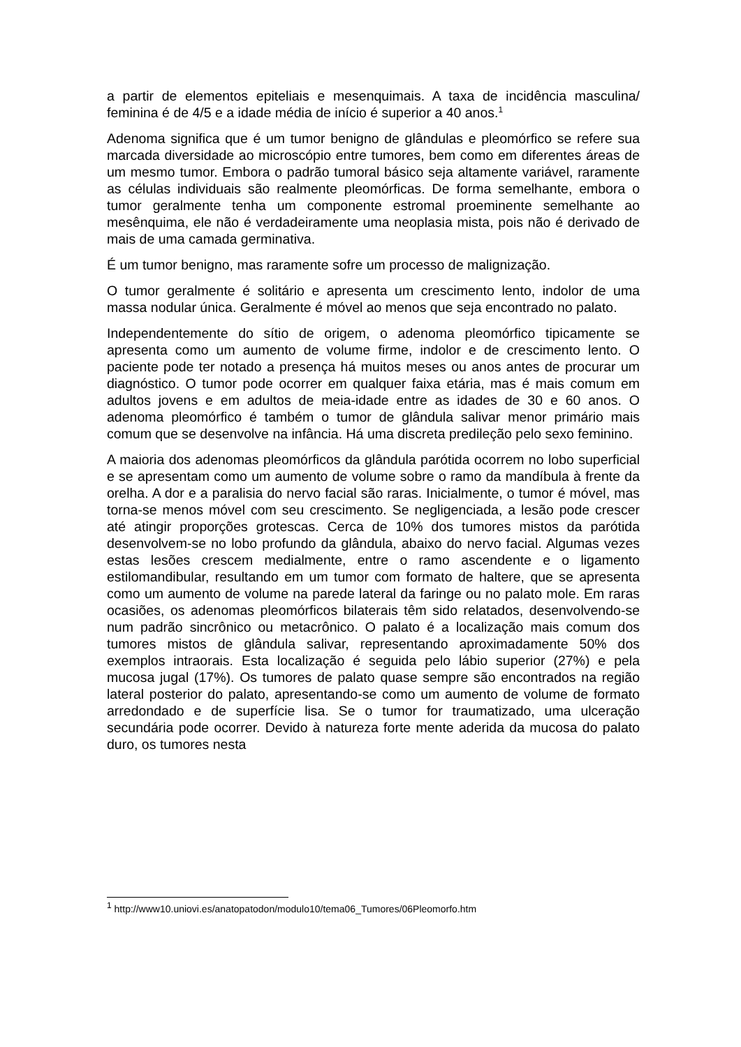a partir de elementos epiteliais e mesenquimais. A taxa de incidência masculina/ feminina é de 4/5 e a idade média de início é superior a 40 anos.<sup>1</sup>
Adenoma significa que é um tumor benigno de glândulas e pleomórfico se refere sua marcada diversidade ao microscópio entre tumores, bem como em diferentes áreas de um mesmo tumor. Embora o padrão tumoral básico seja altamente variável, raramente as células individuais são realmente pleomórficas. De forma semelhante, embora o tumor geralmente tenha um componente estromal proeminente semelhante ao mesênquima, ele não é verdadeiramente uma neoplasia mista, pois não é derivado de mais de uma camada germinativa.
É um tumor benigno, mas raramente sofre um processo de malignização.
O tumor geralmente é solitário e apresenta um crescimento lento, indolor de uma massa nodular única. Geralmente é móvel ao menos que seja encontrado no palato.
Independentemente do sítio de origem, o adenoma pleomórfico tipicamente se apresenta como um aumento de volume firme, indolor e de crescimento lento. O paciente pode ter notado a presença há muitos meses ou anos antes de procurar um diagnóstico. O tumor pode ocorrer em qualquer faixa etária, mas é mais comum em adultos jovens e em adultos de meia-idade entre as idades de 30 e 60 anos. O adenoma pleomórfico é também o tumor de glândula salivar menor primário mais comum que se desenvolve na infância. Há uma discreta predileção pelo sexo feminino.
A maioria dos adenomas pleomórficos da glândula parótida ocorrem no lobo superficial e se apresentam como um aumento de volume sobre o ramo da mandíbula à frente da orelha. A dor e a paralisia do nervo facial são raras. Inicialmente, o tumor é móvel, mas torna-se menos móvel com seu crescimento. Se negligenciada, a lesão pode crescer até atingir proporções grotescas. Cerca de 10% dos tumores mistos da parótida desenvolvem-se no lobo profundo da glândula, abaixo do nervo facial. Algumas vezes estas lesões crescem medialmente, entre o ramo ascendente e o ligamento estilomandibular, resultando em um tumor com formato de haltere, que se apresenta como um aumento de volume na parede lateral da faringe ou no palato mole. Em raras ocasiões, os adenomas pleomórficos bilaterais têm sido relatados, desenvolvendo-se num padrão sincrônico ou metacrônico. O palato é a localização mais comum dos tumores mistos de glândula salivar, representando aproximadamente 50% dos exemplos intraorais. Esta localização é seguida pelo lábio superior (27%) e pela mucosa jugal (17%). Os tumores de palato quase sempre são encontrados na região lateral posterior do palato, apresentando-se como um aumento de volume de formato arredondado e de superfície lisa. Se o tumor for traumatizado, uma ulceração secundária pode ocorrer. Devido à natureza forte mente aderida da mucosa do palato duro, os tumores nesta
<sup>1</sup> http://www10.uniovi.es/anatopatodon/modulo10/tema06_Tumores/06Pleomorfo.htm